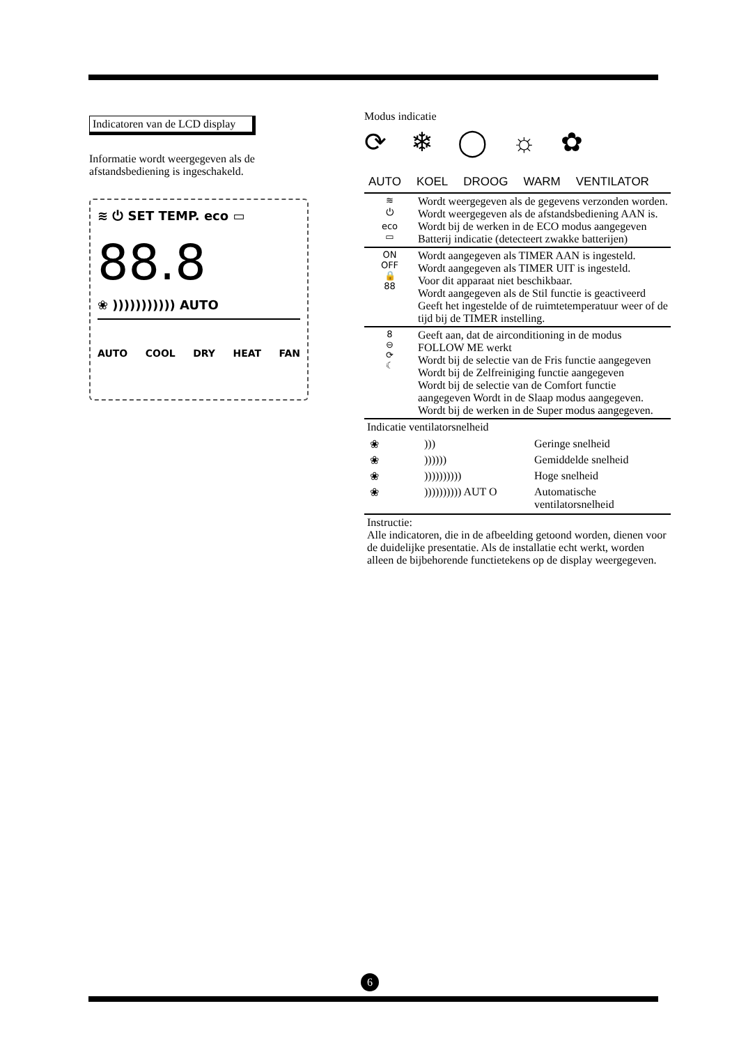Indicatoren van de LCD display
Informatie wordt weergegeven als de afstandsbediening is ingeschakeld.
≋ ⏻ SET TEMP. eco ▭
88.8
❀ ))))))))))) AUTO
AUTO COOL DRY HEAT FAN
Modus indicatie
⟳ ❄ ◯ ☼ ✿
AUTO KOEL DROOG WARM VENTILATOR
| ≋ ⏻ eco ▭ | Wordt weergegeven als de gegevens verzonden worden. Wordt weergegeven als de afstandsbediening AAN is. Wordt bij de werken in de ECO modus aangegeven Batterij indicatie (detecteert zwakke batterijen) |
| ON OFF 🔒 88 | Wordt aangegeven als TIMER AAN is ingesteld. Wordt aangegeven als TIMER UIT is ingesteld. Voor dit apparaat niet beschikbaar. Wordt aangegeven als de Stil functie is geactiveerd Geeft het ingestelde of de ruimtetemperatuur weer of de tijd bij de TIMER instelling. |
| 8 ⊖ ⟳ ☾ | Geeft aan, dat de airconditioning in de modus FOLLOW ME werkt Wordt bij de selectie van de Fris functie aangegeven Wordt bij de Zelfreiniging functie aangegeven Wordt bij de selectie van de Comfort functie aangegeven Wordt in de Slaap modus aangegeven. Wordt bij de werken in de Super modus aangegeven. |
| Indicatie ventilatorsnelheid | |
| / ❀ / ))) / Geringe snelheid / / ❀ / )))))) / Gemiddelde snelheid / / ❀ / )))))))))) / Hoge snelheid / / ❀ / )))))))))) AUT O / Automatische ventilatorsnelheid / | |
| Instructie: Alle indicatoren, die in de afbeelding getoond worden, dienen voor de duidelijke presentatie. Als de installatie echt werkt, worden alleen de bijbehorende functietekens op de display weergegeven. | |
6